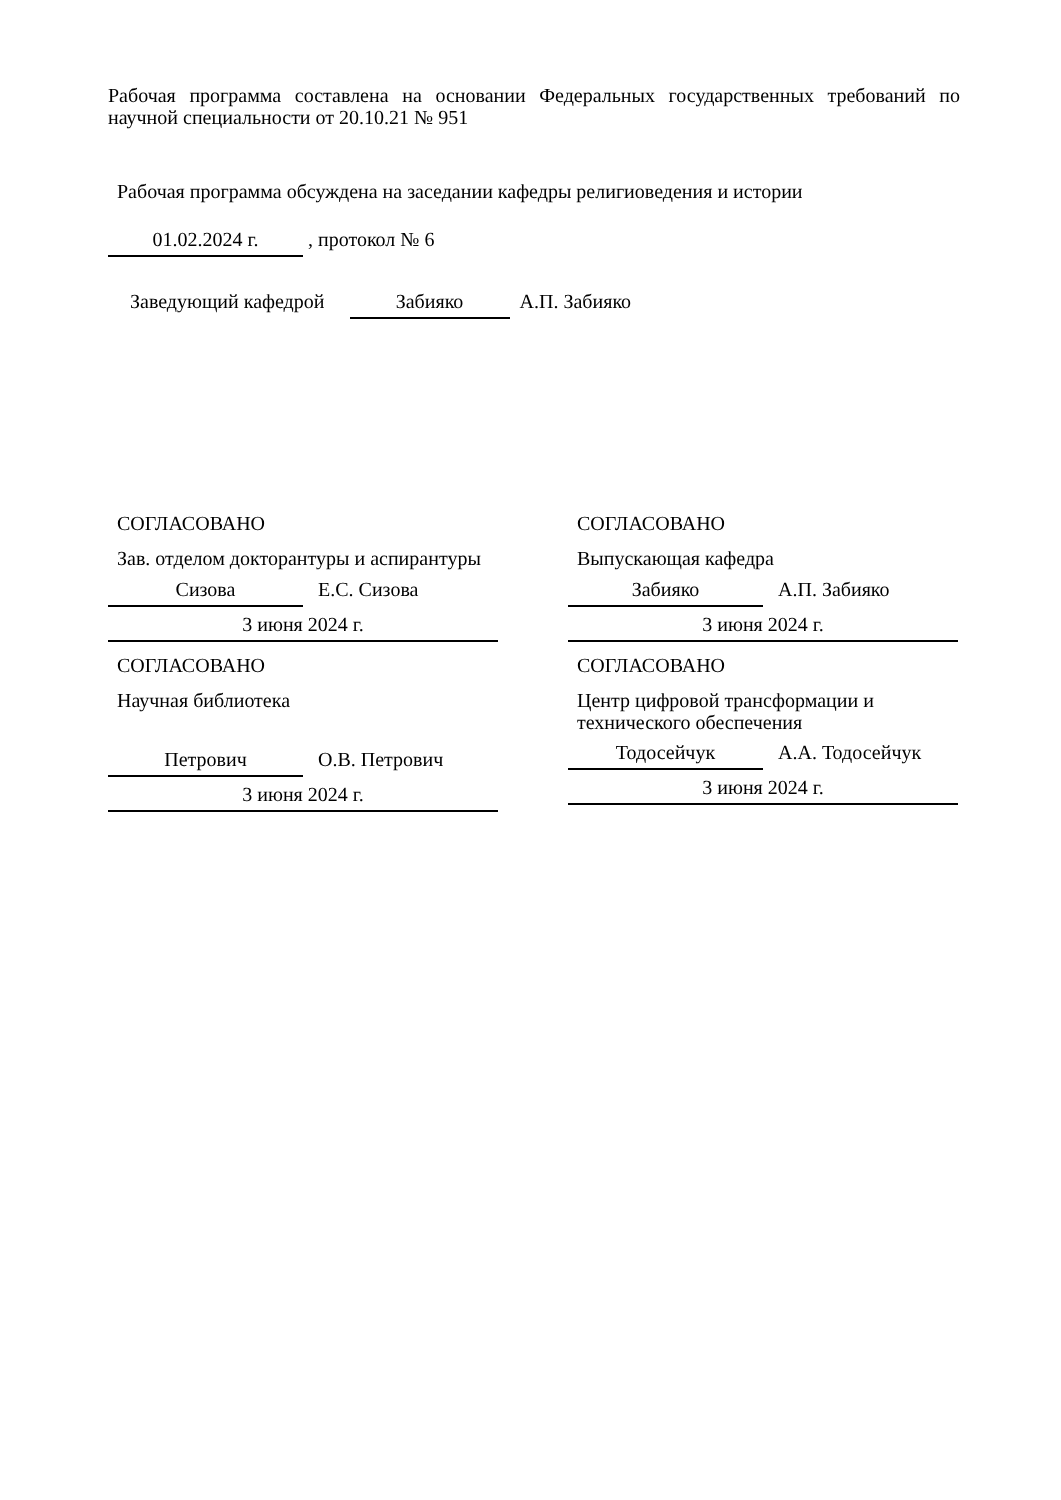Рабочая программа составлена на основании Федеральных государственных требований по научной специальности от 20.10.21 № 951
Рабочая программа обсуждена на заседании кафедры религиоведения и истории
01.02.2024 г. , протокол № 6
Заведующий кафедрой Забияко А.П. Забияко
СОГЛАСОВАНО
Зав. отделом докторантуры и аспирантуры
Сизова Е.С. Сизова
3 июня 2024 г.
СОГЛАСОВАНО
Научная библиотека
Петрович О.В. Петрович
3 июня 2024 г.
СОГЛАСОВАНО
Выпускающая кафедра
Забияко А.П. Забияко
3 июня 2024 г.
СОГЛАСОВАНО
Центр цифровой трансформации и технического обеспечения
Тодосейчук А.А. Тодосейчук
3 июня 2024 г.